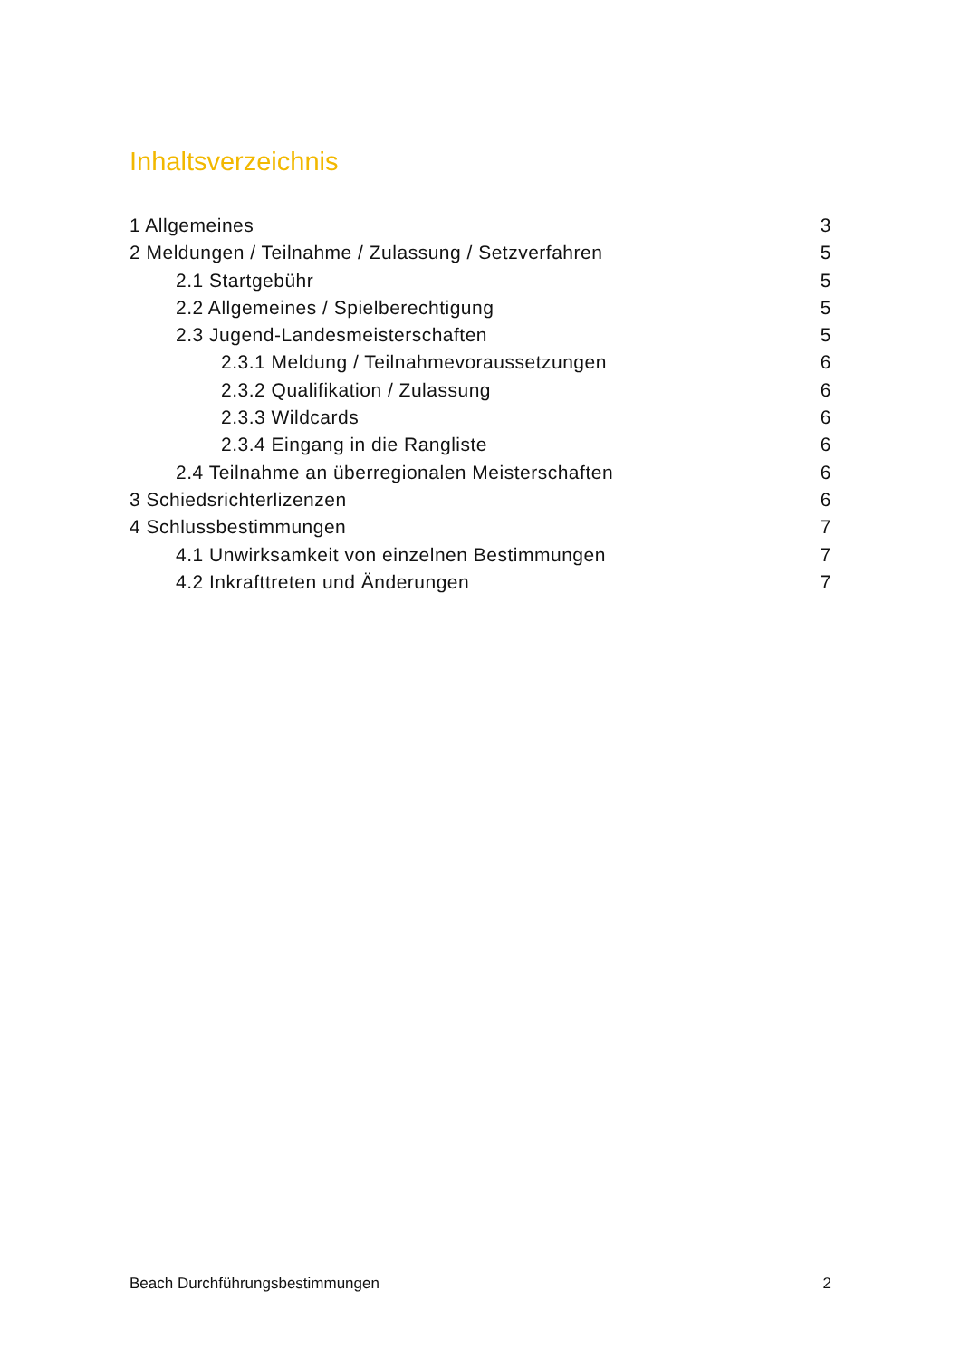Inhaltsverzeichnis
1 Allgemeines 3
2 Meldungen / Teilnahme / Zulassung / Setzverfahren 5
2.1 Startgebühr 5
2.2 Allgemeines / Spielberechtigung 5
2.3 Jugend-Landesmeisterschaften 5
2.3.1 Meldung / Teilnahmevoraussetzungen 6
2.3.2 Qualifikation / Zulassung 6
2.3.3 Wildcards 6
2.3.4 Eingang in die Rangliste 6
2.4 Teilnahme an überregionalen Meisterschaften 6
3 Schiedsrichterlizenzen 6
4 Schlussbestimmungen 7
4.1 Unwirksamkeit von einzelnen Bestimmungen 7
4.2 Inkrafttreten und Änderungen 7
Beach Durchführungsbestimmungen 2